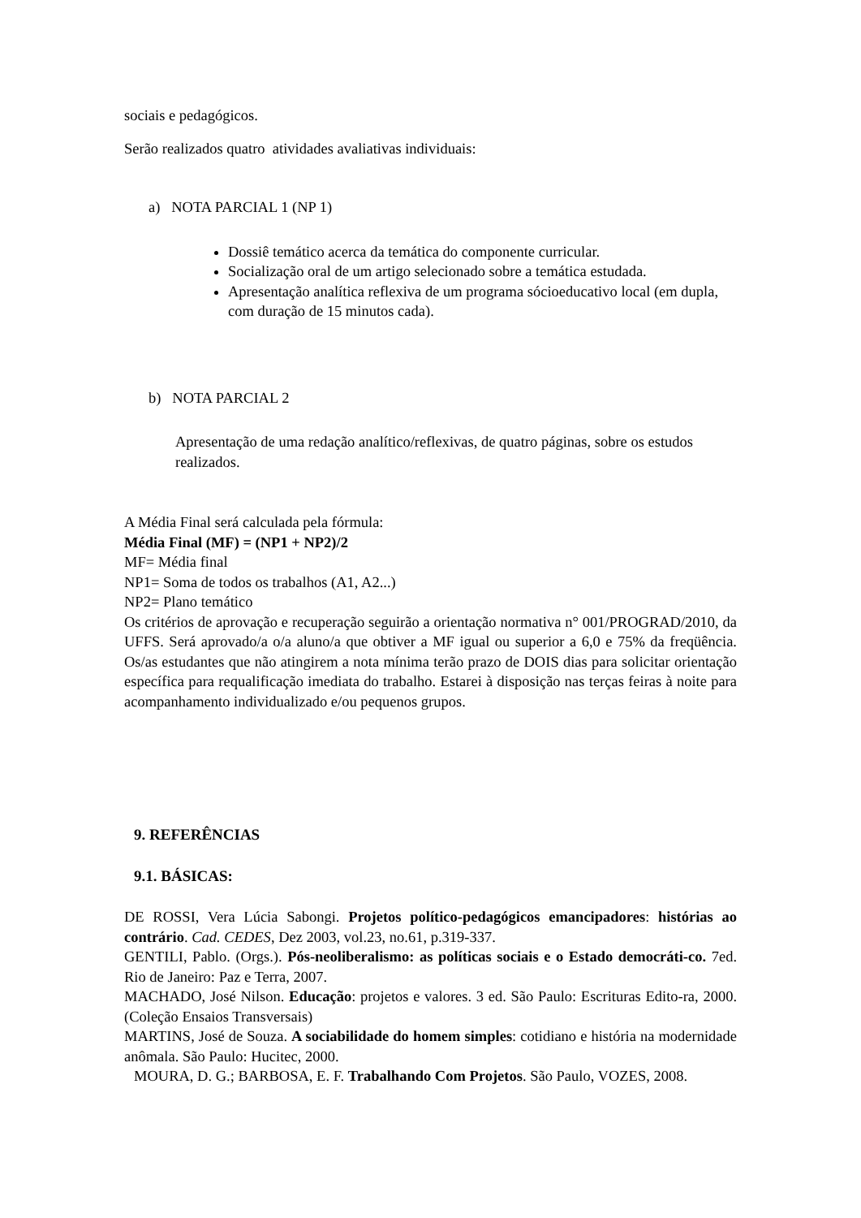sociais e pedagógicos.
Serão realizados quatro atividades avaliativas individuais:
a) NOTA PARCIAL 1 (NP 1)
Dossiê temático acerca da temática do componente curricular.
Socialização oral de um artigo selecionado sobre a temática estudada.
Apresentação analítica reflexiva de um programa sócioeducativo local (em dupla, com duração de 15 minutos cada).
b) NOTA PARCIAL 2
Apresentação de uma redação analítico/reflexivas, de quatro páginas, sobre os estudos realizados.
A Média Final será calculada pela fórmula:
Média Final (MF) = (NP1 + NP2)/2
MF= Média final
NP1= Soma de todos os trabalhos (A1, A2...)
NP2= Plano temático
Os critérios de aprovação e recuperação seguirão a orientação normativa n° 001/PROGRAD/2010, da UFFS. Será aprovado/a o/a aluno/a que obtiver a MF igual ou superior a 6,0 e 75% da freqüência. Os/as estudantes que não atingirem a nota mínima terão prazo de DOIS dias para solicitar orientação específica para requalificação imediata do trabalho. Estarei à disposição nas terças feiras à noite para acompanhamento individualizado e/ou pequenos grupos.
9. REFERÊNCIAS
9.1. BÁSICAS:
DE ROSSI, Vera Lúcia Sabongi. Projetos político-pedagógicos emancipadores: histórias ao contrário. Cad. CEDES, Dez 2003, vol.23, no.61, p.319-337.
GENTILI, Pablo. (Orgs.). Pós-neoliberalismo: as políticas sociais e o Estado democráti-co. 7ed. Rio de Janeiro: Paz e Terra, 2007.
MACHADO, José Nilson. Educação: projetos e valores. 3 ed. São Paulo: Escrituras Edito-ra, 2000. (Coleção Ensaios Transversais)
MARTINS, José de Souza. A sociabilidade do homem simples: cotidiano e história na modernidade anômala. São Paulo: Hucitec, 2000.
MOURA, D. G.; BARBOSA, E. F. Trabalhando Com Projetos. São Paulo, VOZES, 2008.